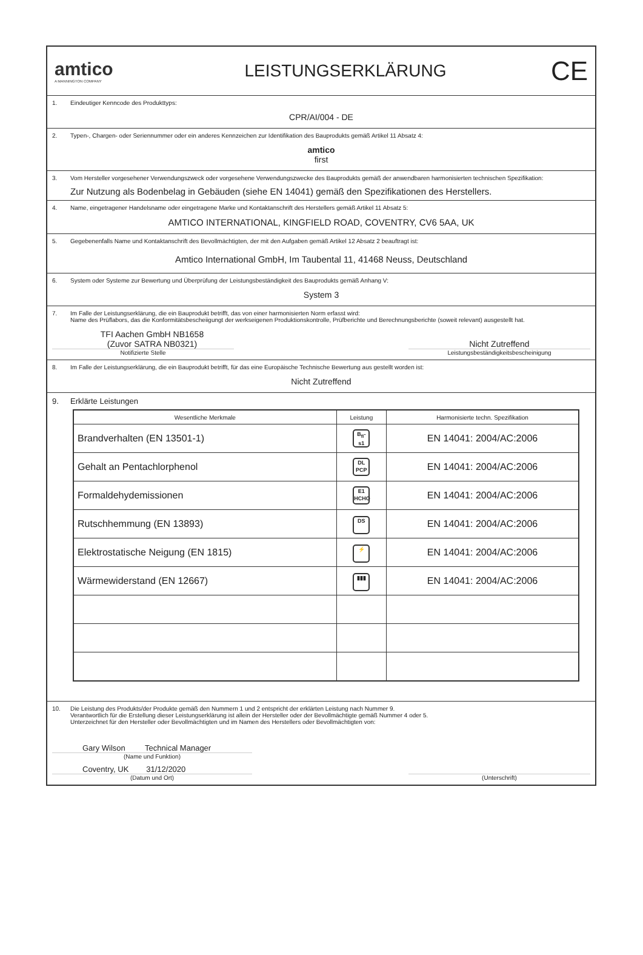amtico
A MANNINGTON COMPANY
LEISTUNGSERKLÄRUNG
CE
1. Eindeutiger Kenncode des Produkttyps:
CPR/AI/004 - DE
2. Typen-, Chargen- oder Seriennummer oder ein anderes Kennzeichen zur Identifikation des Bauprodukts gemäß Artikel 11 Absatz 4:
amtico
first
3. Vom Hersteller vorgesehener Verwendungszweck oder vorgesehene Verwendungszwecke des Bauprodukts gemäß der anwendbaren harmonisierten technischen Spezifikation:
Zur Nutzung als Bodenbelag in Gebäuden (siehe EN 14041) gemäß den Spezifikationen des Herstellers.
4. Name, eingetragener Handelsname oder eingetragene Marke und Kontaktanschrift des Herstellers gemäß Artikel 11 Absatz 5:
AMTICO INTERNATIONAL, KINGFIELD ROAD, COVENTRY, CV6 5AA, UK
5. Gegebenenfalls Name und Kontaktanschrift des Bevollmächtigten, der mit den Aufgaben gemäß Artikel 12 Absatz 2 beauftragt ist:
Amtico International GmbH, Im Taubental 11, 41468 Neuss, Deutschland
6. System oder Systeme zur Bewertung und Überprüfung der Leistungsbeständigkeit des Bauprodukts gemäß Anhang V:
System 3
7. Im Falle der Leistungserklärung, die ein Bauprodukt betrifft, das von einer harmonisierten Norm erfasst wird:
Name des Prüflabors, das die Konformitätsbescheiigungt der werkseigenen Produktionskontrolle, Prüfberichte und Berechnungsberichte (soweit relevant) ausgestellt hat.
TFI Aachen GmbH NB1658
(Zuvor SATRA NB0321)
Notifizierte Stelle
Nicht Zutreffend
Leistungsbeständigkeitsbescheinigung
8. Im Falle der Leistungserklärung, die ein Bauprodukt betrifft, für das eine Europäische Technische Bewertung aus gestellt worden ist:
Nicht Zutreffend
9. Erklärte Leistungen
| Wesentliche Merkmale | Leistung | Harmonisierte techn. Spezifikation |
| --- | --- | --- |
| Brandverhalten (EN 13501-1) | B<sub>fl</sub>-s1 | EN 14041: 2004/AC:2006 |
| Gehalt an Pentachlorphenol | DL PCP | EN 14041: 2004/AC:2006 |
| Formaldehydemissionen | E1 HCHO | EN 14041: 2004/AC:2006 |
| Rutschhemmung (EN 13893) | DS | EN 14041: 2004/AC:2006 |
| Elektrostatische Neigung (EN 1815) | ⚡ | EN 14041: 2004/AC:2006 |
| Wärmewiderstand (EN 12667) | ▮▮▮ | EN 14041: 2004/AC:2006 |
10. Die Leistung des Produkts/der Produkte gemäß den Nummern 1 und 2 entspricht der erklärten Leistung nach Nummer 9.
Verantwortlich für die Erstellung dieser Leistungserklärung ist allein der Hersteller oder der Bevollmächtigte gemäß Nummer 4 oder 5.
Unterzeichnet für den Hersteller oder Bevollmächtigten und im Namen des Herstellers oder Bevollmächtigten von:
Gary Wilson Technical Manager
(Name und Funktion)
Coventry, UK 31/12/2020
(Datum und Ort)
(Unterschrift)